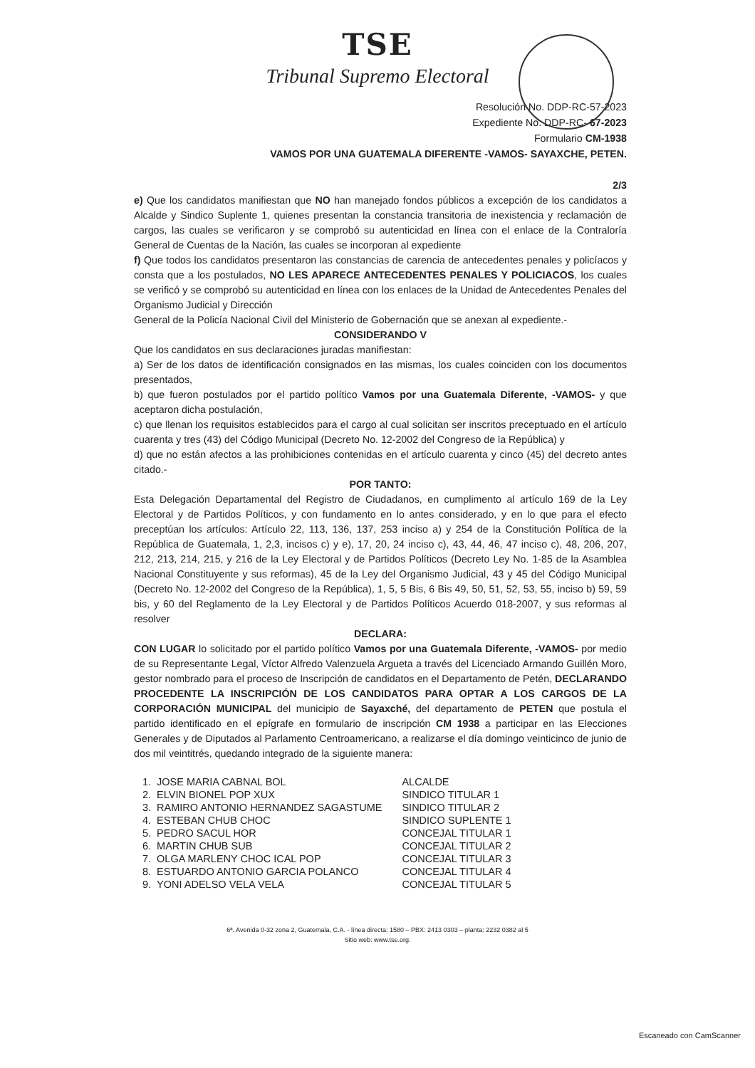TSE
Tribunal Supremo Electoral
Resolución No. DDP-RC-57-2023
Expediente No. DDP-RC- 67-2023
Formulario CM-1938
VAMOS POR UNA GUATEMALA DIFERENTE -VAMOS- SAYAXCHE, PETEN.
2/3
e) Que los candidatos manifiestan que NO han manejado fondos públicos a excepción de los candidatos a Alcalde y Sindico Suplente 1, quienes presentan la constancia transitoria de inexistencia y reclamación de cargos, las cuales se verificaron y se comprobó su autenticidad en línea con el enlace de la Contraloría General de Cuentas de la Nación, las cuales se incorporan al expediente
f) Que todos los candidatos presentaron las constancias de carencia de antecedentes penales y policíacos y consta que a los postulados, NO LES APARECE ANTECEDENTES PENALES Y POLICIACOS, los cuales se verificó y se comprobó su autenticidad en línea con los enlaces de la Unidad de Antecedentes Penales del Organismo Judicial y Dirección
General de la Policía Nacional Civil del Ministerio de Gobernación que se anexan al expediente.-
CONSIDERANDO V
Que los candidatos en sus declaraciones juradas manifiestan:
a) Ser de los datos de identificación consignados en las mismas, los cuales coinciden con los documentos presentados,
b) que fueron postulados por el partido político Vamos por una Guatemala Diferente, -VAMOS- y que aceptaron dicha postulación,
c) que llenan los requisitos establecidos para el cargo al cual solicitan ser inscritos preceptuado en el artículo cuarenta y tres (43) del Código Municipal (Decreto No. 12-2002 del Congreso de la República) y
d) que no están afectos a las prohibiciones contenidas en el artículo cuarenta y cinco (45) del decreto antes citado.-
POR TANTO:
Esta Delegación Departamental del Registro de Ciudadanos, en cumplimento al artículo 169 de la Ley Electoral y de Partidos Políticos, y con fundamento en lo antes considerado, y en lo que para el efecto preceptúan los artículos: Artículo 22, 113, 136, 137, 253 inciso a) y 254 de la Constitución Política de la República de Guatemala, 1, 2,3, incisos c) y e), 17, 20, 24 inciso c), 43, 44, 46, 47 inciso c), 48, 206, 207, 212, 213, 214, 215, y 216 de la Ley Electoral y de Partidos Políticos (Decreto Ley No. 1-85 de la Asamblea Nacional Constituyente y sus reformas), 45 de la Ley del Organismo Judicial, 43 y 45 del Código Municipal (Decreto No. 12-2002 del Congreso de la República), 1, 5, 5 Bis, 6 Bis 49, 50, 51, 52, 53, 55, inciso b) 59, 59 bis, y 60 del Reglamento de la Ley Electoral y de Partidos Políticos Acuerdo 018-2007, y sus reformas al resolver
DECLARA:
CON LUGAR lo solicitado por el partido político Vamos por una Guatemala Diferente, -VAMOS- por medio de su Representante Legal, Víctor Alfredo Valenzuela Argueta a través del Licenciado Armando Guillén Moro, gestor nombrado para el proceso de Inscripción de candidatos en el Departamento de Petén, DECLARANDO PROCEDENTE LA INSCRIPCIÓN DE LOS CANDIDATOS PARA OPTAR A LOS CARGOS DE LA CORPORACIÓN MUNICIPAL del municipio de Sayaxché, del departamento de PETEN que postula el partido identificado en el epígrafe en formulario de inscripción CM 1938 a participar en las Elecciones Generales y de Diputados al Parlamento Centroamericano, a realizarse el día domingo veinticinco de junio de dos mil veintitrés, quedando integrado de la siguiente manera:
| 1. | JOSE MARIA CABNAL BOL | ALCALDE |
| 2. | ELVIN BIONEL POP XUX | SINDICO TITULAR 1 |
| 3. | RAMIRO ANTONIO HERNANDEZ SAGASTUME | SINDICO TITULAR 2 |
| 4. | ESTEBAN CHUB CHOC | SINDICO SUPLENTE 1 |
| 5. | PEDRO SACUL HOR | CONCEJAL TITULAR 1 |
| 6. | MARTIN CHUB SUB | CONCEJAL TITULAR 2 |
| 7. | OLGA MARLENY CHOC ICAL POP | CONCEJAL TITULAR 3 |
| 8. | ESTUARDO ANTONIO GARCIA POLANCO | CONCEJAL TITULAR 4 |
| 9. | YONI ADELSO VELA VELA | CONCEJAL TITULAR 5 |
6ª. Avenida 0-32 zona 2, Guatemala, C.A. - línea directa: 1580 – PBX: 2413 0303 – planta: 2232 0382 al 5
Sitio web: www.tse.org.
Escaneado con CamScanner